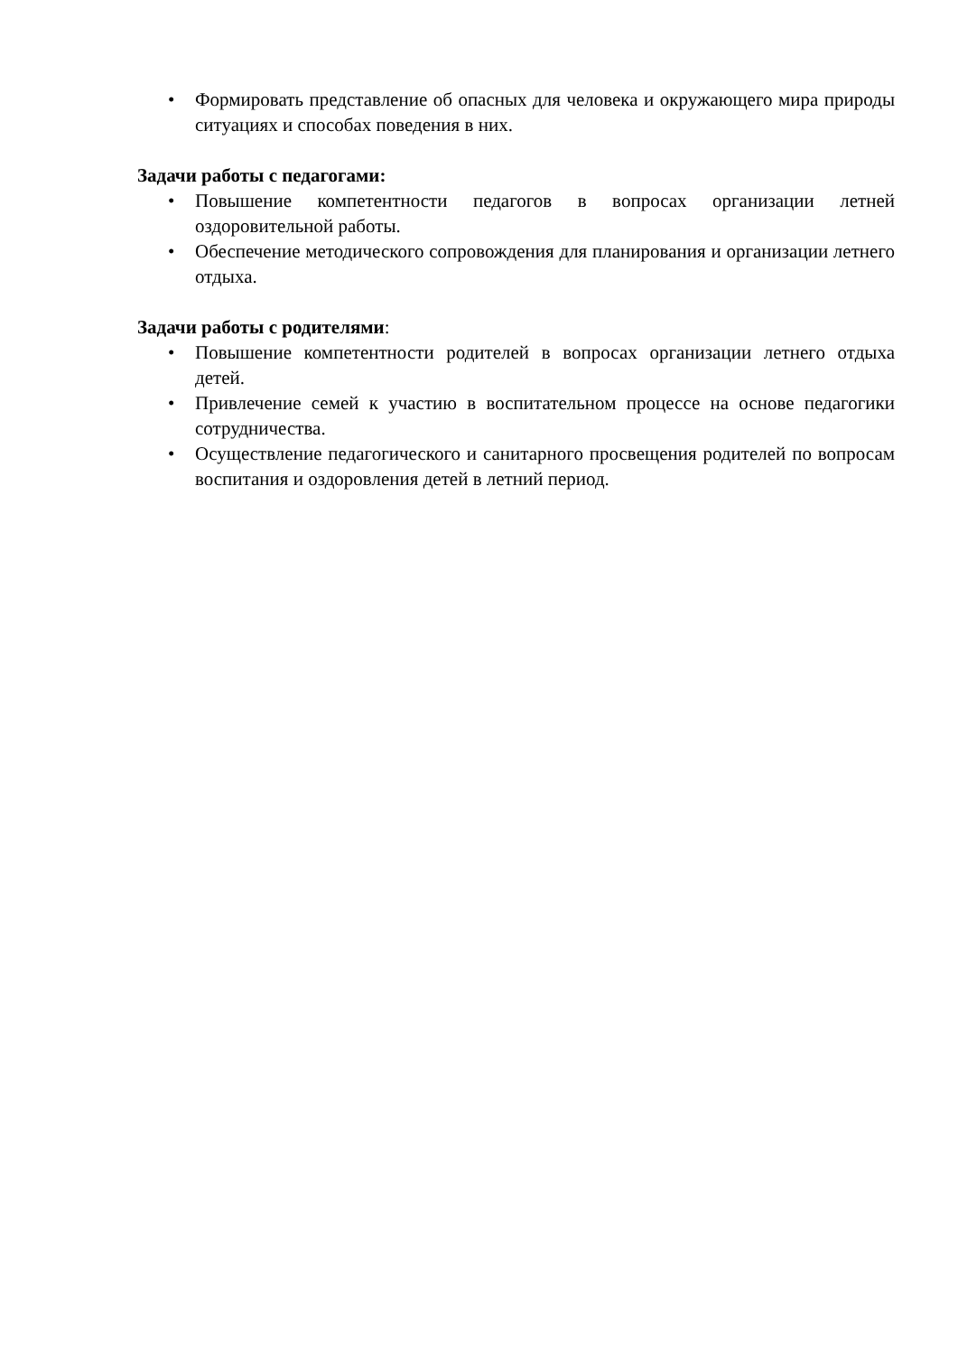• Формировать представление об опасных для человека и окружающего мира природы ситуациях и способах поведения в них.
Задачи работы с педагогами:
• Повышение компетентности педагогов в вопросах организации летней оздоровительной работы.
• Обеспечение методического сопровождения для планирования и организации летнего отдыха.
Задачи работы с родителями:
• Повышение компетентности родителей в вопросах организации летнего отдыха детей.
• Привлечение семей к участию в воспитательном процессе на основе педагогики сотрудничества.
• Осуществление педагогического и санитарного просвещения родителей по вопросам воспитания и оздоровления детей в летний период.